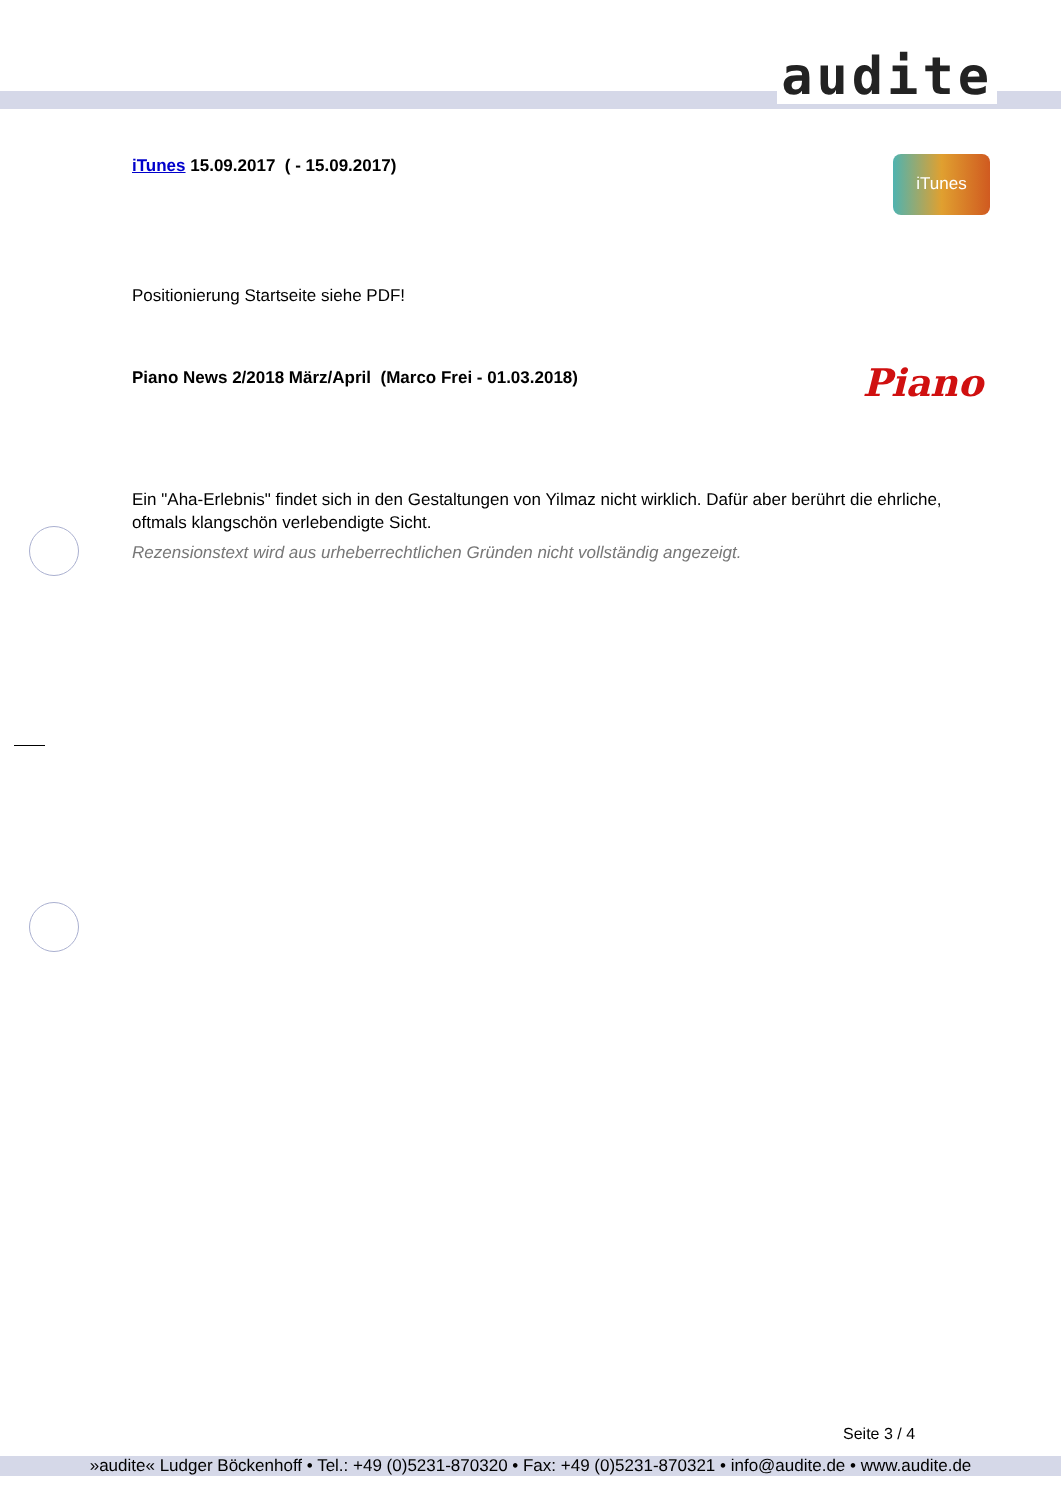audite
iTunes
Piano
iTunes 15.09.2017 ( - 15.09.2017)
Positionierung Startseite siehe PDF!
Piano News 2/2018 März/April (Marco Frei - 01.03.2018)
Ein "Aha-Erlebnis" findet sich in den Gestaltungen von Yilmaz nicht wirklich. Dafür aber berührt die ehrliche, oftmals klangschön verlebendigte Sicht.
Rezensionstext wird aus urheberrechtlichen Gründen nicht vollständig angezeigt.
Seite 3 / 4
»audite« Ludger Böckenhoff • Tel.: +49 (0)5231-870320 • Fax: +49 (0)5231-870321 • info@audite.de • www.audite.de